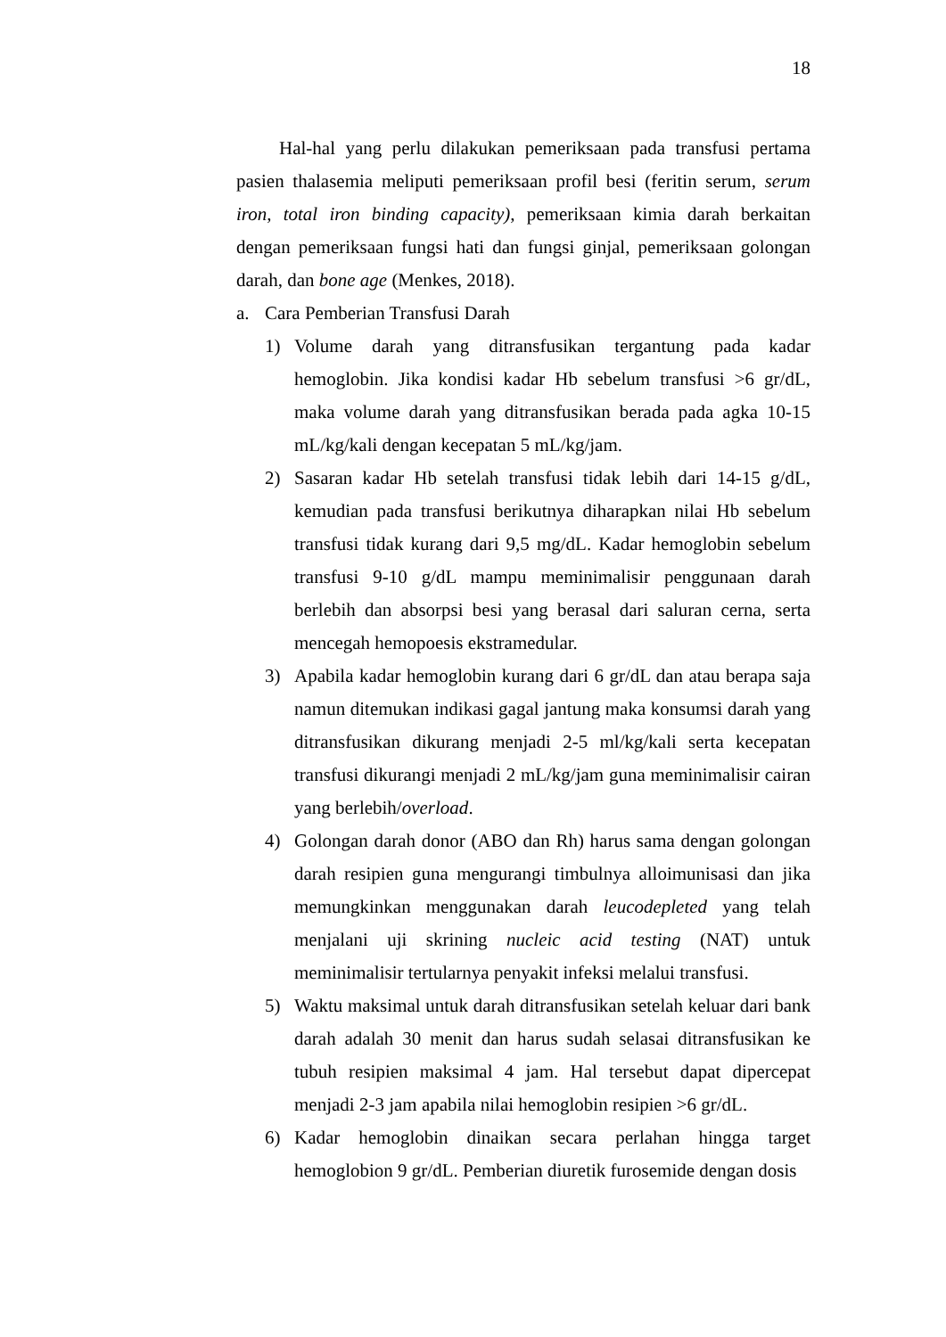18
Hal-hal yang perlu dilakukan pemeriksaan pada transfusi pertama pasien thalasemia meliputi pemeriksaan profil besi (feritin serum, serum iron, total iron binding capacity), pemeriksaan kimia darah berkaitan dengan pemeriksaan fungsi hati dan fungsi ginjal, pemeriksaan golongan darah, dan bone age (Menkes, 2018).
a. Cara Pemberian Transfusi Darah
1) Volume darah yang ditransfusikan tergantung pada kadar hemoglobin. Jika kondisi kadar Hb sebelum transfusi >6 gr/dL, maka volume darah yang ditransfusikan berada pada agka 10-15 mL/kg/kali dengan kecepatan 5 mL/kg/jam.
2) Sasaran kadar Hb setelah transfusi tidak lebih dari 14-15 g/dL, kemudian pada transfusi berikutnya diharapkan nilai Hb sebelum transfusi tidak kurang dari 9,5 mg/dL. Kadar hemoglobin sebelum transfusi 9-10 g/dL mampu meminimalisir penggunaan darah berlebih dan absorpsi besi yang berasal dari saluran cerna, serta mencegah hemopoesis ekstramedular.
3) Apabila kadar hemoglobin kurang dari 6 gr/dL dan atau berapa saja namun ditemukan indikasi gagal jantung maka konsumsi darah yang ditransfusikan dikurang menjadi 2-5 ml/kg/kali serta kecepatan transfusi dikurangi menjadi 2 mL/kg/jam guna meminimalisir cairan yang berlebih/overload.
4) Golongan darah donor (ABO dan Rh) harus sama dengan golongan darah resipien guna mengurangi timbulnya alloimunisasi dan jika memungkinkan menggunakan darah leucodepleted yang telah menjalani uji skrining nucleic acid testing (NAT) untuk meminimalisir tertularnya penyakit infeksi melalui transfusi.
5) Waktu maksimal untuk darah ditransfusikan setelah keluar dari bank darah adalah 30 menit dan harus sudah selasai ditransfusikan ke tubuh resipien maksimal 4 jam. Hal tersebut dapat dipercepat menjadi 2-3 jam apabila nilai hemoglobin resipien >6 gr/dL.
6) Kadar hemoglobin dinaikan secara perlahan hingga target hemoglobion 9 gr/dL. Pemberian diuretik furosemide dengan dosis